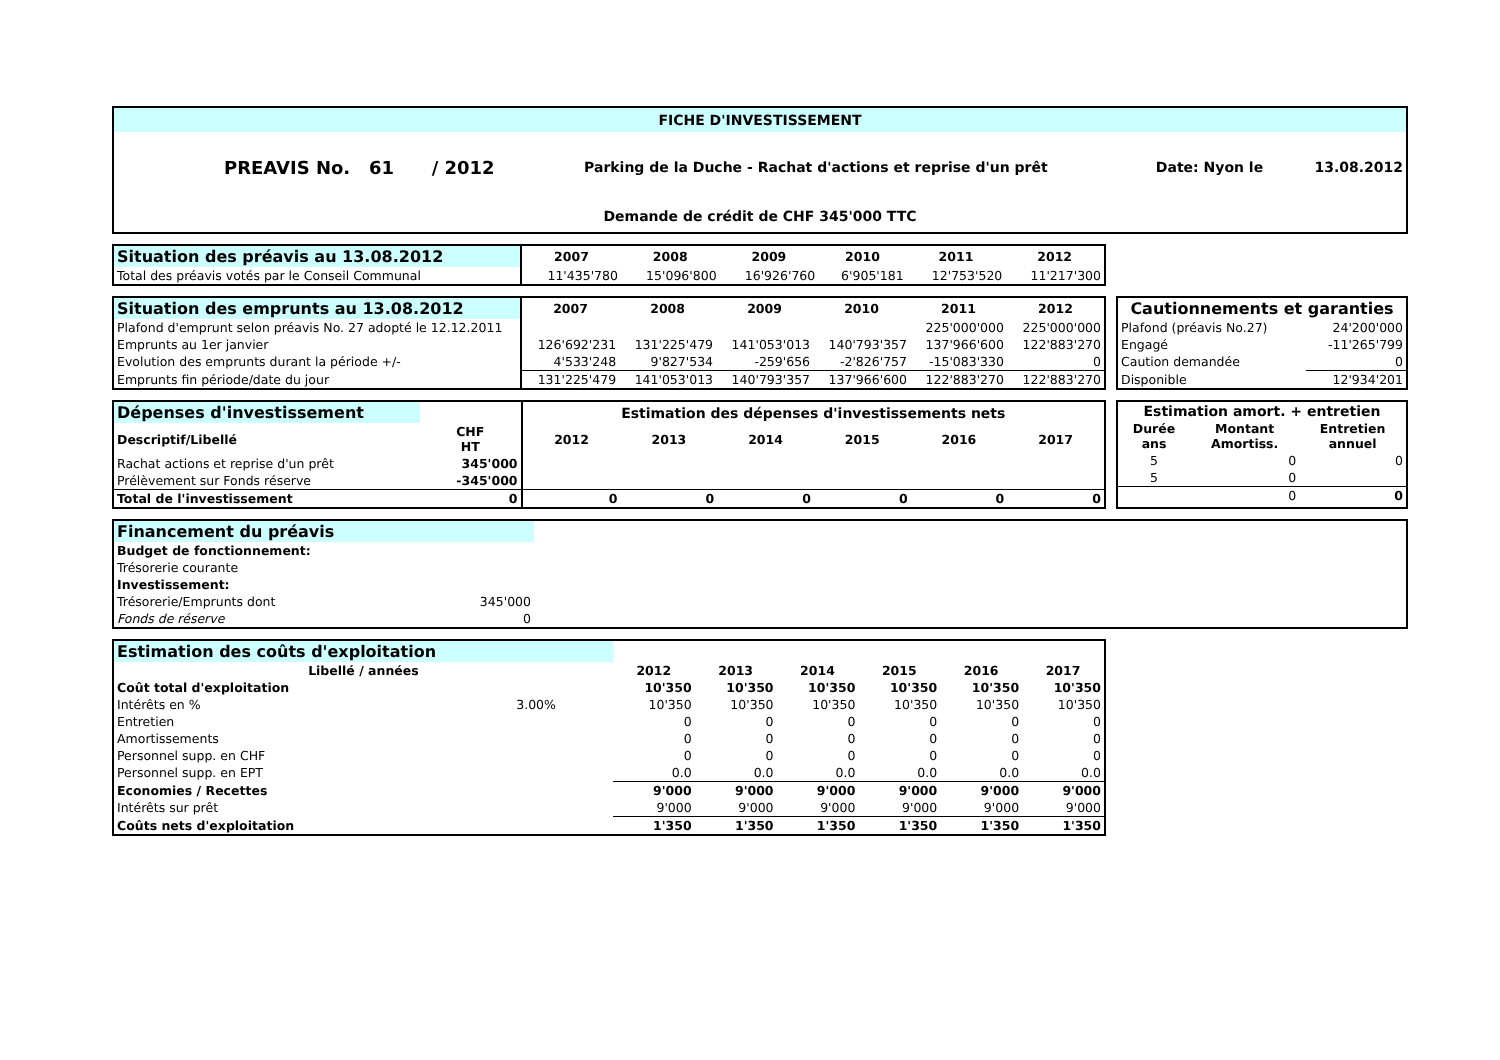FICHE D'INVESTISSEMENT
| PREAVIS No. 61 / 2012 | Parking de la Duche - Rachat d'actions et reprise d'un prêt | Date: Nyon le | 13.08.2012 |
Demande de crédit de CHF 345'000 TTC
| Situation des préavis au 13.08.2012 | 2007 | 2008 | 2009 | 2010 | 2011 | 2012 |
| --- | --- | --- | --- | --- | --- | --- |
| Total des préavis votés par le Conseil Communal | 11'435'780 | 15'096'800 | 16'926'760 | 6'905'181 | 12'753'520 | 11'217'300 |
| Situation des emprunts au 13.08.2012 | 2007 | 2008 | 2009 | 2010 | 2011 | 2012 |
| --- | --- | --- | --- | --- | --- | --- |
| Plafond d'emprunt selon préavis No. 27 adopté le 12.12.2011 | | | | | 225'000'000 | 225'000'000 |
| Emprunts au 1er janvier | 126'692'231 | 131'225'479 | 141'053'013 | 140'793'357 | 137'966'600 | 122'883'270 |
| Evolution des emprunts durant la période +/- | 4'533'248 | 9'827'534 | -259'656 | -2'826'757 | -15'083'330 | 0 |
| Emprunts fin période/date du jour | 131'225'479 | 141'053'013 | 140'793'357 | 137'966'600 | 122'883'270 | 122'883'270 |
| Cautionnements et garanties | |
| --- | --- |
| Plafond (préavis No.27) | 24'200'000 |
| Engagé | -11'265'799 |
| Caution demandée | 0 |
| Disponible | 12'934'201 |
| Dépenses d'investissement | | Estimation des dépenses d'investissements nets | | | | | |
| --- | --- | --- | --- | --- | --- | --- | --- |
| Descriptif/Libellé | CHF HT | 2012 | 2013 | 2014 | 2015 | 2016 | 2017 |
| Rachat actions et reprise d'un prêt | 345'000 | | | | | | |
| Prélèvement sur Fonds réserve | -345'000 | | | | | | |
| Total de l'investissement | 0 | 0 | 0 | 0 | 0 | 0 | 0 |
| Estimation amort. + entretien | | |
| --- | --- | --- |
| Durée ans | Montant Amortiss. | Entretien annuel |
| 5 | 0 | 0 |
| 5 | 0 | |
| | 0 | 0 |
| Financement du préavis | |
| --- | --- |
| Budget de fonctionnement: | |
| Trésorerie courante | |
| Investissement: | |
| Trésorerie/Emprunts dont | 345'000 |
| Fonds de réserve | 0 |
| Estimation des coûts d'exploitation | | | | | | | |
| --- | --- | --- | --- | --- | --- | --- | --- |
| Libellé / années | | 2012 | 2013 | 2014 | 2015 | 2016 | 2017 |
| Coût total d'exploitation | | 10'350 | 10'350 | 10'350 | 10'350 | 10'350 | 10'350 |
| Intérêts en % | 3.00% | 10'350 | 10'350 | 10'350 | 10'350 | 10'350 | 10'350 |
| Entretien | | 0 | 0 | 0 | 0 | 0 | 0 |
| Amortissements | | 0 | 0 | 0 | 0 | 0 | 0 |
| Personnel supp. en CHF | | 0 | 0 | 0 | 0 | 0 | 0 |
| Personnel supp. en EPT | | 0.0 | 0.0 | 0.0 | 0.0 | 0.0 | 0.0 |
| Economies / Recettes | | 9'000 | 9'000 | 9'000 | 9'000 | 9'000 | 9'000 |
| Intérêts sur prêt | | 9'000 | 9'000 | 9'000 | 9'000 | 9'000 | 9'000 |
| Coûts nets d'exploitation | | 1'350 | 1'350 | 1'350 | 1'350 | 1'350 | 1'350 |